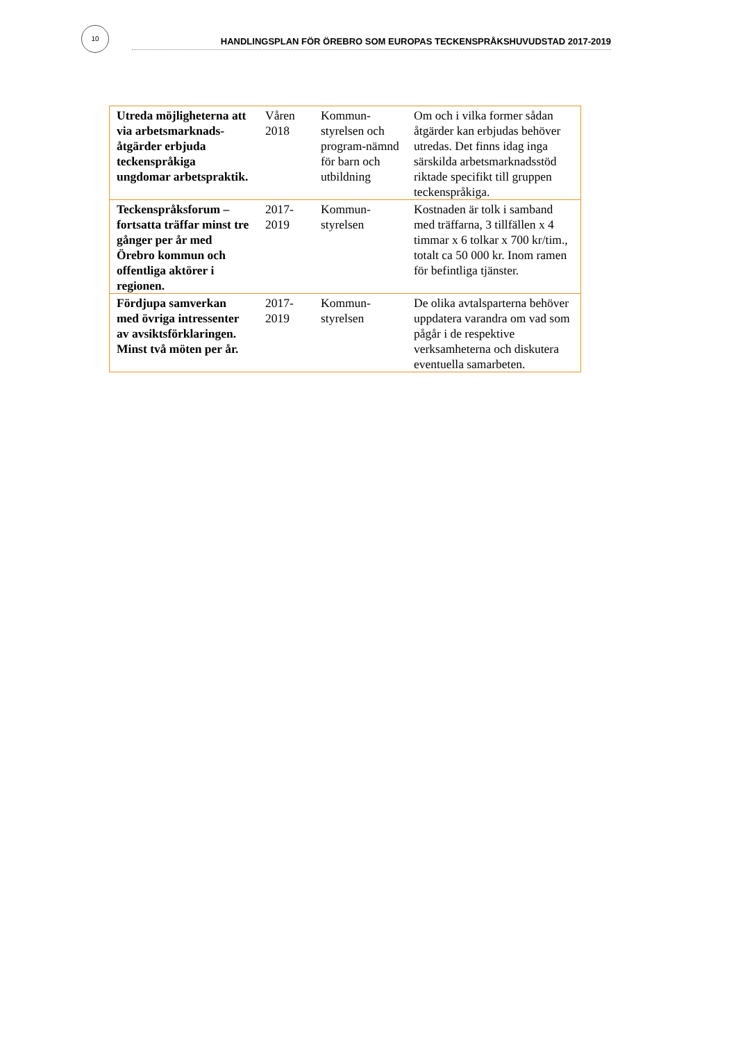10
HANDLINGSPLAN FÖR ÖREBRO SOM EUROPAS TECKENSPRÅKSHUVUDSTAD 2017-2019
| Utreda möjligheterna att via arbetsmarknads-åtgärder erbjuda teckenspråkiga ungdomar arbetspraktik. | Våren 2018 | Kommun-styrelsen och program-nämnd för barn och utbildning | Om och i vilka former sådan åtgärder kan erbjudas behöver utredas. Det finns idag inga särskilda arbetsmarknadsstöd riktade specifikt till gruppen teckenspråkiga. |
| Teckenspråksforum – fortsatta träffar minst tre gånger per år med Örebro kommun och offentliga aktörer i regionen. | 2017-2019 | Kommun-styrelsen | Kostnaden är tolk i samband med träffarna, 3 tillfällen x 4 timmar x 6 tolkar x 700 kr/tim., totalt ca 50 000 kr. Inom ramen för befintliga tjänster. |
| Fördjupa samverkan med övriga intressenter av avsiktsförklaringen. Minst två möten per år. | 2017-2019 | Kommun-styrelsen | De olika avtalsparterna behöver uppdatera varandra om vad som pågår i de respektive verksamheterna och diskutera eventuella samarbeten. |